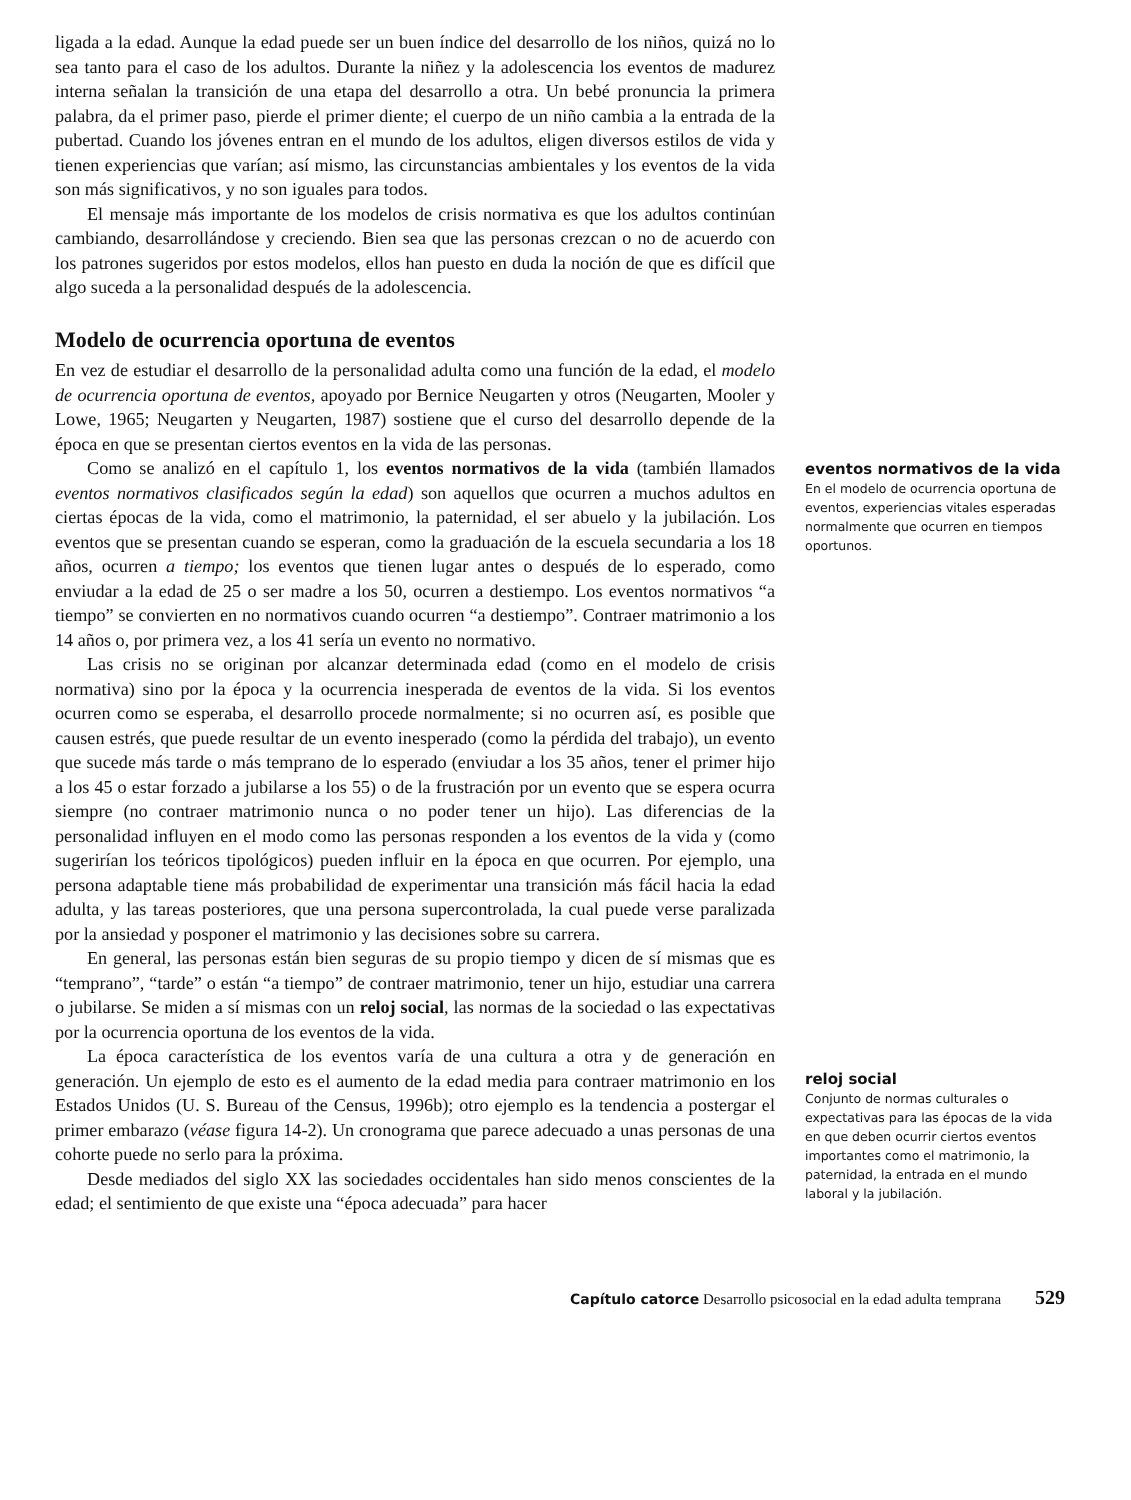ligada a la edad. Aunque la edad puede ser un buen índice del desarrollo de los niños, quizá no lo sea tanto para el caso de los adultos. Durante la niñez y la adolescencia los eventos de madurez interna señalan la transición de una etapa del desarrollo a otra. Un bebé pronuncia la primera palabra, da el primer paso, pierde el primer diente; el cuerpo de un niño cambia a la entrada de la pubertad. Cuando los jóvenes entran en el mundo de los adultos, eligen diversos estilos de vida y tienen experiencias que varían; así mismo, las circunstancias ambientales y los eventos de la vida son más significativos, y no son iguales para todos.
El mensaje más importante de los modelos de crisis normativa es que los adultos continúan cambiando, desarrollándose y creciendo. Bien sea que las personas crezcan o no de acuerdo con los patrones sugeridos por estos modelos, ellos han puesto en duda la noción de que es difícil que algo suceda a la personalidad después de la adolescencia.
Modelo de ocurrencia oportuna de eventos
En vez de estudiar el desarrollo de la personalidad adulta como una función de la edad, el modelo de ocurrencia oportuna de eventos, apoyado por Bernice Neugarten y otros (Neugarten, Mooler y Lowe, 1965; Neugarten y Neugarten, 1987) sostiene que el curso del desarrollo depende de la época en que se presentan ciertos eventos en la vida de las personas.
Como se analizó en el capítulo 1, los eventos normativos de la vida (también llamados eventos normativos clasificados según la edad) son aquellos que ocurren a muchos adultos en ciertas épocas de la vida, como el matrimonio, la paternidad, el ser abuelo y la jubilación. Los eventos que se presentan cuando se esperan, como la graduación de la escuela secundaria a los 18 años, ocurren a tiempo; los eventos que tienen lugar antes o después de lo esperado, como enviudar a la edad de 25 o ser madre a los 50, ocurren a destiempo. Los eventos normativos “a tiempo” se convierten en no normativos cuando ocurren “a destiempo”. Contraer matrimonio a los 14 años o, por primera vez, a los 41 sería un evento no normativo.
Las crisis no se originan por alcanzar determinada edad (como en el modelo de crisis normativa) sino por la época y la ocurrencia inesperada de eventos de la vida. Si los eventos ocurren como se esperaba, el desarrollo procede normalmente; si no ocurren así, es posible que causen estrés, que puede resultar de un evento inesperado (como la pérdida del trabajo), un evento que sucede más tarde o más temprano de lo esperado (enviudar a los 35 años, tener el primer hijo a los 45 o estar forzado a jubilarse a los 55) o de la frustración por un evento que se espera ocurra siempre (no contraer matrimonio nunca o no poder tener un hijo). Las diferencias de la personalidad influyen en el modo como las personas responden a los eventos de la vida y (como sugerirían los teóricos tipológicos) pueden influir en la época en que ocurren. Por ejemplo, una persona adaptable tiene más probabilidad de experimentar una transición más fácil hacia la edad adulta, y las tareas posteriores, que una persona supercontrolada, la cual puede verse paralizada por la ansiedad y posponer el matrimonio y las decisiones sobre su carrera.
En general, las personas están bien seguras de su propio tiempo y dicen de sí mismas que es “temprano”, “tarde” o están “a tiempo” de contraer matrimonio, tener un hijo, estudiar una carrera o jubilarse. Se miden a sí mismas con un reloj social, las normas de la sociedad o las expectativas por la ocurrencia oportuna de los eventos de la vida.
La época característica de los eventos varía de una cultura a otra y de generación en generación. Un ejemplo de esto es el aumento de la edad media para contraer matrimonio en los Estados Unidos (U. S. Bureau of the Census, 1996b); otro ejemplo es la tendencia a postergar el primer embarazo (véase figura 14-2). Un cronograma que parece adecuado a unas personas de una cohorte puede no serlo para la próxima.
Desde mediados del siglo XX las sociedades occidentales han sido menos conscientes de la edad; el sentimiento de que existe una “época adecuada” para hacer
eventos normativos de la vida
En el modelo de ocurrencia oportuna de eventos, experiencias vitales esperadas normalmente que ocurren en tiempos oportunos.
reloj social
Conjunto de normas culturales o expectativas para las épocas de la vida en que deben ocurrir ciertos eventos importantes como el matrimonio, la paternidad, la entrada en el mundo laboral y la jubilación.
Capítulo catorce Desarrollo psicosocial en la edad adulta temprana 529